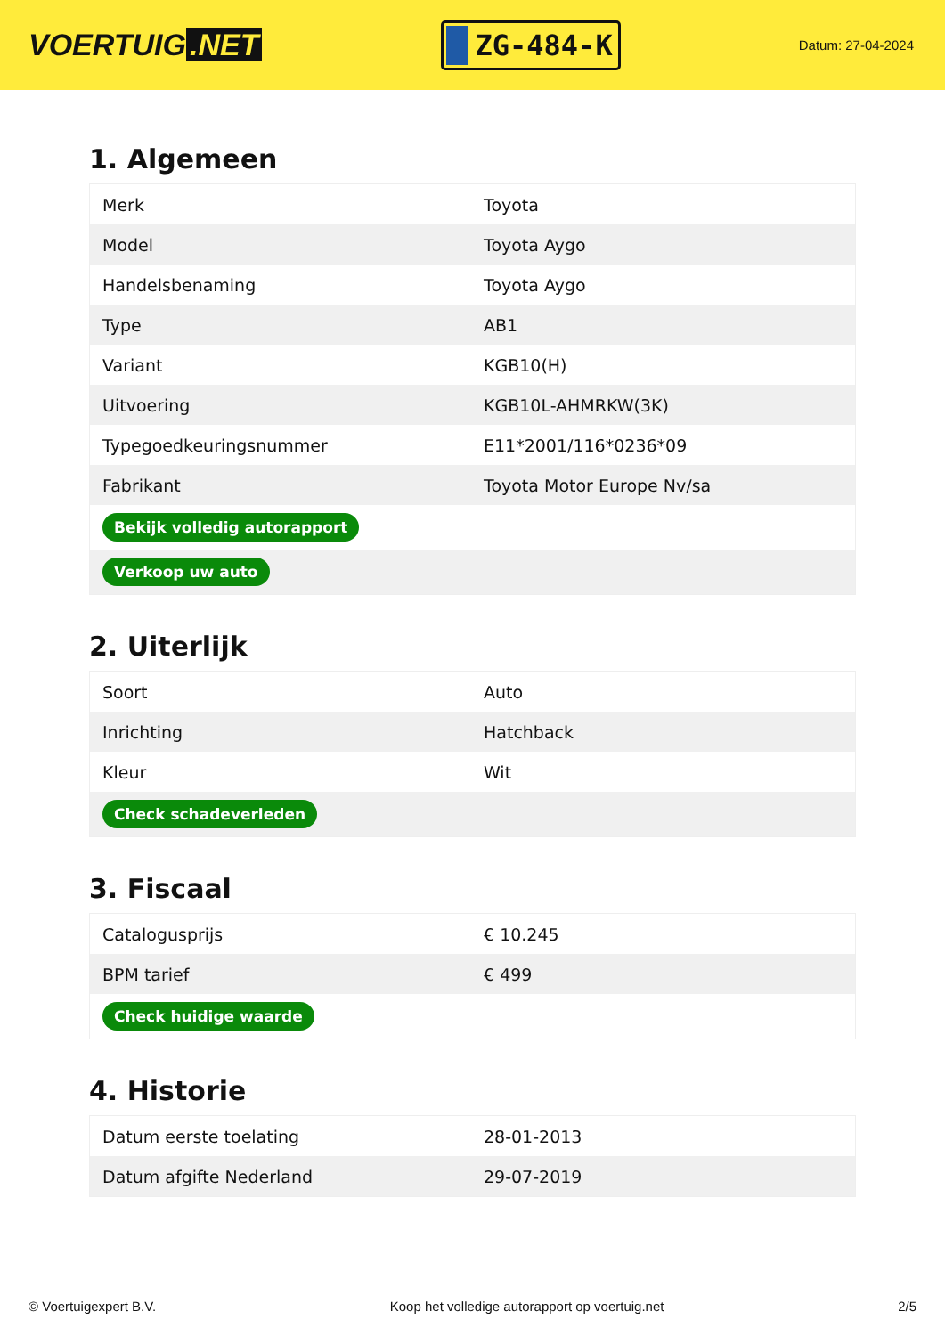VOERTUIG.NET
ZG-484-K
Datum: 27-04-2024
1. Algemeen
| Merk | Toyota |
| Model | Toyota Aygo |
| Handelsbenaming | Toyota Aygo |
| Type | AB1 |
| Variant | KGB10(H) |
| Uitvoering | KGB10L-AHMRKW(3K) |
| Typegoedkeuringsnummer | E11*2001/116*0236*09 |
| Fabrikant | Toyota Motor Europe Nv/sa |
| Bekijk volledig autorapport | |
| Verkoop uw auto | |
2. Uiterlijk
| Soort | Auto |
| Inrichting | Hatchback |
| Kleur | Wit |
| Check schadeverleden | |
3. Fiscaal
| Catalogusprijs | € 10.245 |
| BPM tarief | € 499 |
| Check huidige waarde | |
4. Historie
| Datum eerste toelating | 28-01-2013 |
| Datum afgifte Nederland | 29-07-2019 |
© Voertuigexpert B.V. Koop het volledige autorapport op voertuig.net 2/5